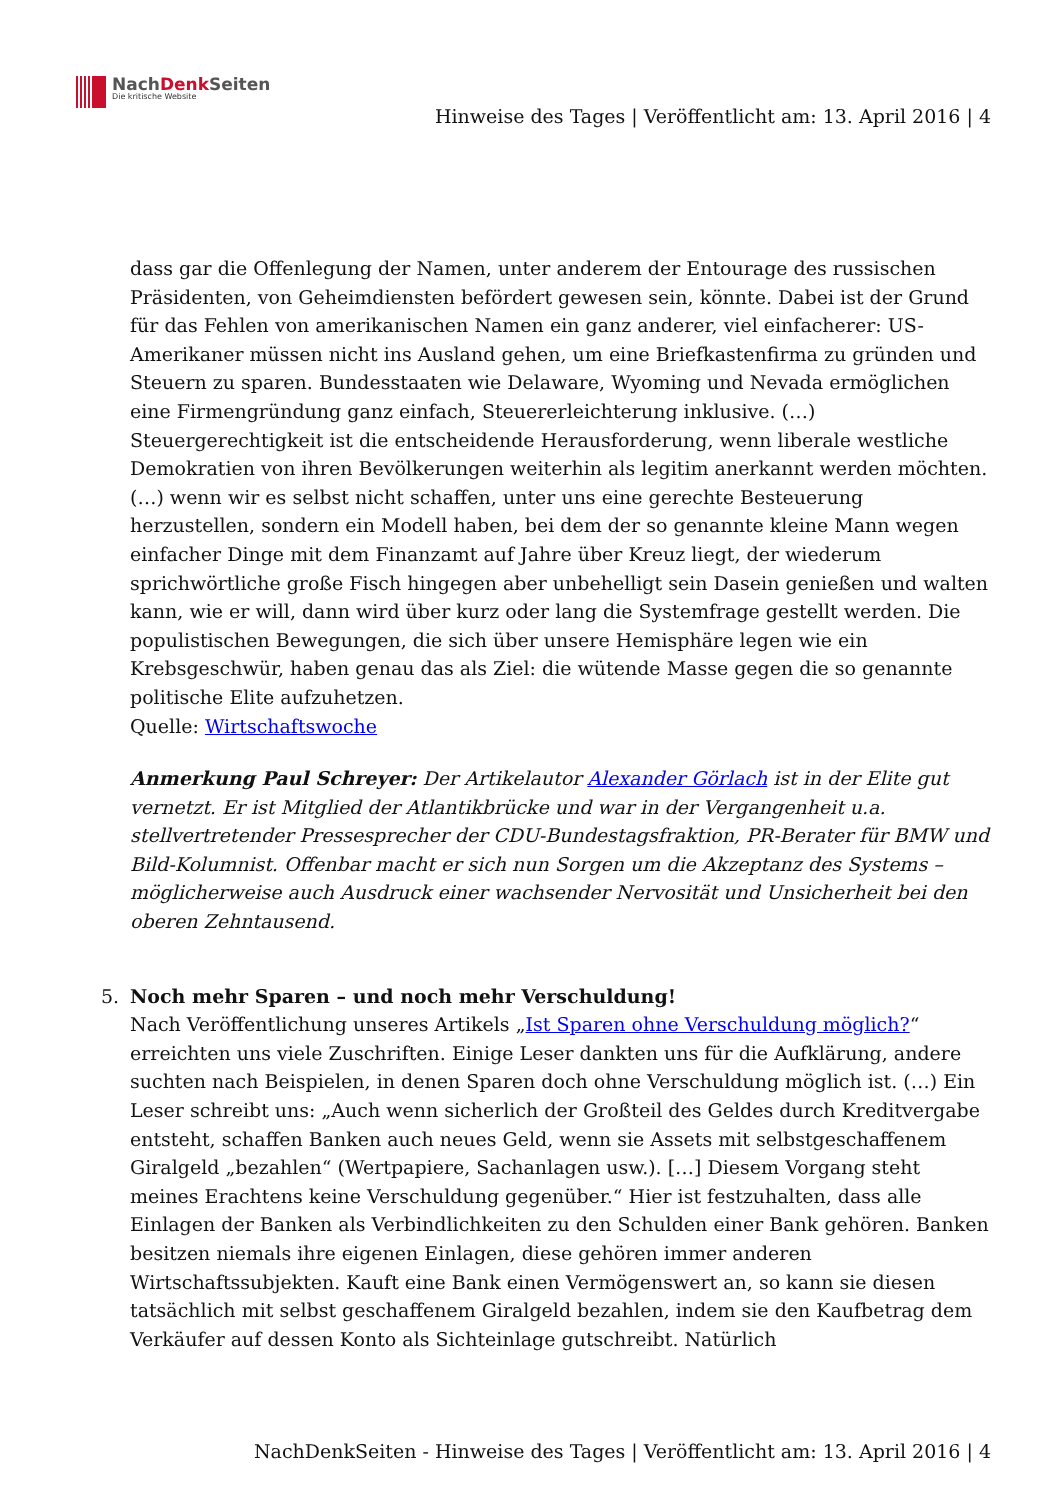NachDenk Seiten
Die kritische Website
Hinweise des Tages | Veröffentlicht am: 13. April 2016 | 4
dass gar die Offenlegung der Namen, unter anderem der Entourage des russischen Präsidenten, von Geheimdiensten befördert gewesen sein, könnte. Dabei ist der Grund für das Fehlen von amerikanischen Namen ein ganz anderer, viel einfacherer: US-Amerikaner müssen nicht ins Ausland gehen, um eine Briefkastenfirma zu gründen und Steuern zu sparen. Bundesstaaten wie Delaware, Wyoming und Nevada ermöglichen eine Firmengründung ganz einfach, Steuererleichterung inklusive. (…) Steuergerechtigkeit ist die entscheidende Herausforderung, wenn liberale westliche Demokratien von ihren Bevölkerungen weiterhin als legitim anerkannt werden möchten. (…) wenn wir es selbst nicht schaffen, unter uns eine gerechte Besteuerung herzustellen, sondern ein Modell haben, bei dem der so genannte kleine Mann wegen einfacher Dinge mit dem Finanzamt auf Jahre über Kreuz liegt, der wiederum sprichwörtliche große Fisch hingegen aber unbehelligt sein Dasein genießen und walten kann, wie er will, dann wird über kurz oder lang die Systemfrage gestellt werden. Die populistischen Bewegungen, die sich über unsere Hemisphäre legen wie ein Krebsgeschwür, haben genau das als Ziel: die wütende Masse gegen die so genannte politische Elite aufzuhetzen.
Quelle: Wirtschaftswoche
Anmerkung Paul Schreyer: Der Artikelautor Alexander Görlach ist in der Elite gut vernetzt. Er ist Mitglied der Atlantikbrücke und war in der Vergangenheit u.a. stellvertretender Pressesprecher der CDU-Bundestagsfraktion, PR-Berater für BMW und Bild-Kolumnist. Offenbar macht er sich nun Sorgen um die Akzeptanz des Systems – möglicherweise auch Ausdruck einer wachsender Nervosität und Unsicherheit bei den oberen Zehntausend.
5. Noch mehr Sparen – und noch mehr Verschuldung!
Nach Veröffentlichung unseres Artikels „Ist Sparen ohne Verschuldung möglich?“ erreichten uns viele Zuschriften. Einige Leser dankten uns für die Aufklärung, andere suchten nach Beispielen, in denen Sparen doch ohne Verschuldung möglich ist. (…) Ein Leser schreibt uns: „Auch wenn sicherlich der Großteil des Geldes durch Kreditvergabe entsteht, schaffen Banken auch neues Geld, wenn sie Assets mit selbstgeschaffenem Giralgeld „bezahlen“ (Wertpapiere, Sachanlagen usw.). […] Diesem Vorgang steht meines Erachtens keine Verschuldung gegenüber.“ Hier ist festzuhalten, dass alle Einlagen der Banken als Verbindlichkeiten zu den Schulden einer Bank gehören. Banken besitzen niemals ihre eigenen Einlagen, diese gehören immer anderen Wirtschaftssubjekten. Kauft eine Bank einen Vermögenswert an, so kann sie diesen tatsächlich mit selbst geschaffenem Giralgeld bezahlen, indem sie den Kaufbetrag dem Verkäufer auf dessen Konto als Sichteinlage gutschreibt. Natürlich
NachDenkSeiten - Hinweise des Tages | Veröffentlicht am: 13. April 2016 | 4